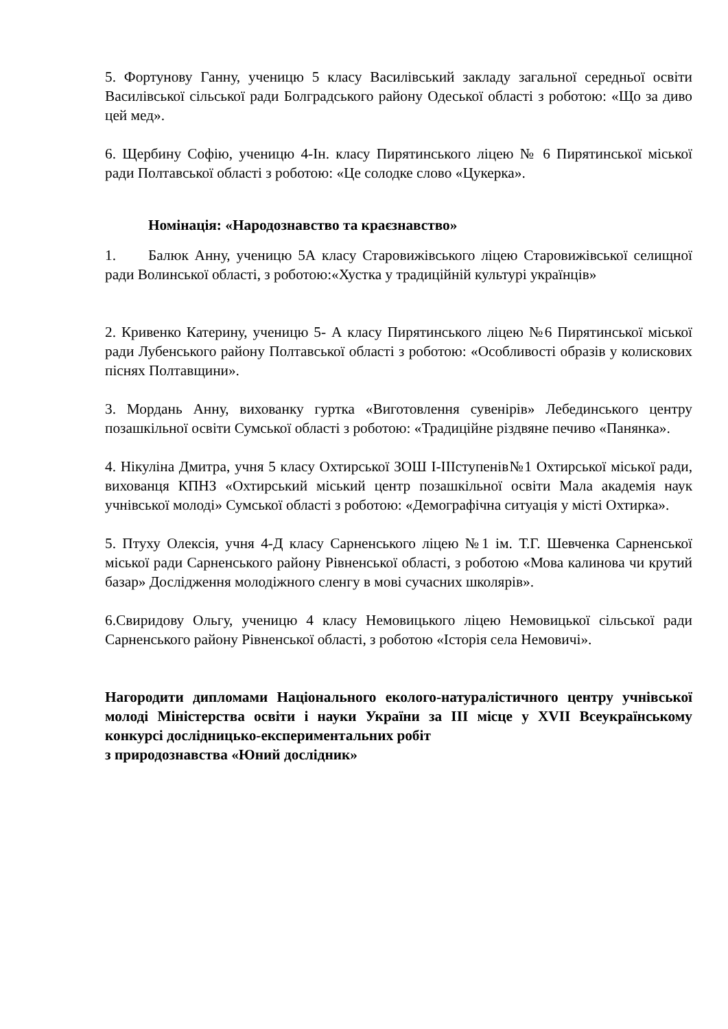5. Фортунову Ганну, ученицю 5 класу Василівський закладу загальної середньої освіти Василівської сільської ради Болградського району Одеської області з роботою: «Що за диво цей мед».
6. Щербину Софію, ученицю 4-Ін. класу Пирятинського ліцею № 6 Пирятинської міської ради Полтавської області з роботою: «Це солодке слово «Цукерка».
Номінація: «Народознавство та краєзнавство»
1. Балюк Анну, ученицю 5А класу Старовижівського ліцею Старовижівської селищної ради Волинської області, з роботою:«Хустка у традиційній культурі українців»
2. Кривенко Катерину, ученицю 5- А класу Пирятинського ліцею №6 Пирятинської міської ради Лубенського району Полтавської області з роботою: «Особливості образів у колискових піснях Полтавщини».
3. Мордань Анну, вихованку гуртка «Виготовлення сувенірів» Лебединського центру позашкільної освіти Сумської області з роботою: «Традиційне різдвяне печиво «Панянка».
4. Нікуліна Дмитра, учня 5 класу Охтирської ЗОШ I-IIIступенів№1 Охтирської міської ради, вихованця КПНЗ «Охтирський міський центр позашкільної освіти Мала академія наук учнівської молоді» Сумської області з роботою: «Демографічна ситуація у місті Охтирка».
5. Птуху Олексія, учня 4-Д класу Сарненського ліцею №1 ім. Т.Г. Шевченка Сарненської міської ради Сарненського району Рівненської області, з роботою «Мова калинова чи крутий базар» Дослідження молодіжного сленгу в мові сучасних школярів».
6.Свиридову Ольгу, ученицю 4 класу Немовицького ліцею Немовицької сільської ради Сарненського району Рівненської області, з роботою «Історія села Немовичі».
Нагородити дипломами Національного еколого-натуралістичного центру учнівської молоді Міністерства освіти і науки України за ІІІ місце у XVІІ Всеукраїнському конкурсі дослідницько-експериментальних робіт
з природознавства «Юний дослідник»